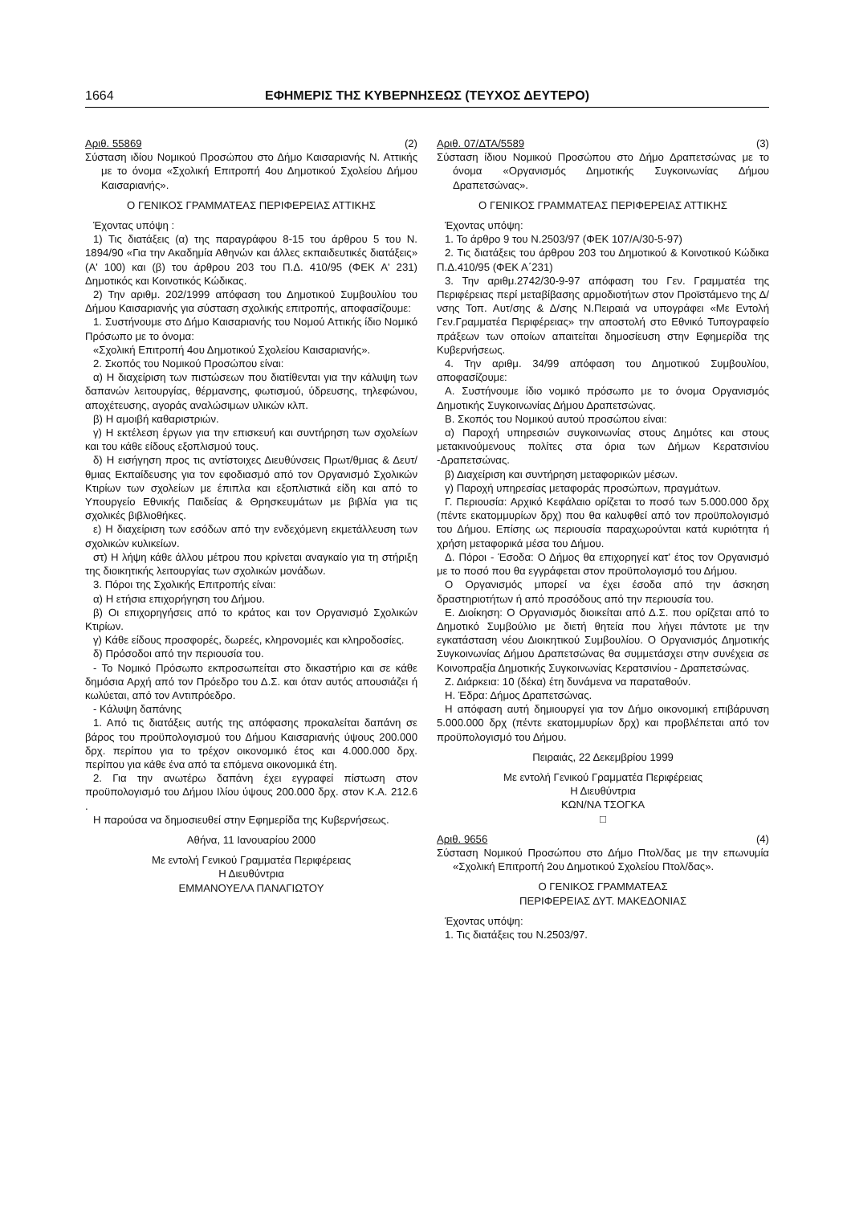1664 ΕΦΗΜΕΡΙΣ ΤΗΣ ΚΥΒΕΡΝΗΣΕΩΣ (ΤΕΥΧΟΣ ΔΕΥΤΕΡΟ)
Αριθ. 55869 (2)
Σύσταση ιδίου Νομικού Προσώπου στο Δήμο Καισαριανής Ν. Αττικής με το όνομα «Σχολική Επιτροπή 4ου Δημοτικού Σχολείου Δήμου Καισαριανής».
Ο ΓΕΝΙΚΟΣ ΓΡΑΜΜΑΤΕΑΣ ΠΕΡΙΦΕΡΕΙΑΣ ΑΤΤΙΚΗΣ
Έχοντας υπόψη :
1) Τις διατάξεις (α) της παραγράφου 8-15 του άρθρου 5 του Ν. 1894/90 «Για την Ακαδημία Αθηνών και άλλες εκπαιδευτικές διατάξεις» (Α' 100) και (β) του άρθρου 203 του Π.Δ. 410/95 (ΦΕΚ Α' 231) Δημοτικός και Κοινοτικός Κώδικας.
2) Την αριθμ. 202/1999 απόφαση του Δημοτικού Συμβουλίου του Δήμου Καισαριανής για σύσταση σχολικής επιτροπής, αποφασίζουμε:
1. Συστήνουμε στο Δήμο Καισαριανής του Νομού Αττικής ίδιο Νομικό Πρόσωπο με το όνομα:
«Σχολική Επιτροπή 4ου Δημοτικού Σχολείου Καισαριανής».
2. Σκοπός του Νομικού Προσώπου είναι:
α) Η διαχείριση των πιστώσεων που διατίθενται για την κάλυψη των δαπανών λειτουργίας, θέρμανσης, φωτισμού, ύδρευσης, τηλεφώνου, αποχέτευσης, αγοράς αναλώσιμων υλικών κλπ.
β) Η αμοιβή καθαριστριών.
γ) Η εκτέλεση έργων για την επισκευή και συντήρηση των σχολείων και του κάθε είδους εξοπλισμού τους.
δ) Η εισήγηση προς τις αντίστοιχες Διευθύνσεις Πρωτ/θμιας & Δευτ/θμιας Εκπαίδευσης για τον εφοδιασμό από τον Οργανισμό Σχολικών Κτιρίων των σχολείων με έπιπλα και εξοπλιστικά είδη και από το Υπουργείο Εθνικής Παιδείας & Θρησκευμάτων με βιβλία για τις σχολικές βιβλιοθήκες.
ε) Η διαχείριση των εσόδων από την ενδεχόμενη εκμετάλλευση των σχολικών κυλικείων.
στ) Η λήψη κάθε άλλου μέτρου που κρίνεται αναγκαίο για τη στήριξη της διοικητικής λειτουργίας των σχολικών μονάδων.
3. Πόροι της Σχολικής Επιτροπής είναι:
α) Η ετήσια επιχορήγηση του Δήμου.
β) Οι επιχορηγήσεις από το κράτος και τον Οργανισμό Σχολικών Κτιρίων.
γ) Κάθε είδους προσφορές, δωρεές, κληρονομιές και κληροδοσίες.
δ) Πρόσοδοι από την περιουσία του.
- Το Νομικό Πρόσωπο εκπροσωπείται στο δικαστήριο και σε κάθε δημόσια Αρχή από τον Πρόεδρο του Δ.Σ. και όταν αυτός απουσιάζει ή κωλύεται, από τον Αντιπρόεδρο.
- Κάλυψη δαπάνης
1. Από τις διατάξεις αυτής της απόφασης προκαλείται δαπάνη σε βάρος του προϋπολογισμού του Δήμου Καισαριανής ύψους 200.000 δρχ. περίπου για το τρέχον οικονομικό έτος και 4.000.000 δρχ. περίπου για κάθε ένα από τα επόμενα οικονομικά έτη.
2. Για την ανωτέρω δαπάνη έχει εγγραφεί πίστωση στον προϋπολογισμό του Δήμου Ιλίου ύψους 200.000 δρχ. στον Κ.Α. 212.6 .
Η παρούσα να δημοσιευθεί στην Εφημερίδα της Κυβερνήσεως.
Αθήνα, 11 Ιανουαρίου 2000
Με εντολή Γενικού Γραμματέα Περιφέρειας
Η Διευθύντρια
ΕΜΜΑΝΟΥΕΛΑ ΠΑΝΑΓΙΩΤΟΥ
Αριθ. 07/ΔΤΑ/5589 (3)
Σύσταση ίδιου Νομικού Προσώπου στο Δήμο Δραπετσώνας με το όνομα «Οργανισμός Δημοτικής Συγκοινωνίας Δήμου Δραπετσώνας».
Ο ΓΕΝΙΚΟΣ ΓΡΑΜΜΑΤΕΑΣ ΠΕΡΙΦΕΡΕΙΑΣ ΑΤΤΙΚΗΣ
Έχοντας υπόψη:
1. Το άρθρο 9 του Ν.2503/97 (ΦΕΚ 107/Α/30-5-97)
2. Τις διατάξεις του άρθρου 203 του Δημοτικού & Κοινοτικού Κώδικα Π.Δ.410/95 (ΦΕΚ Α΄231)
3. Την αριθμ.2742/30-9-97 απόφαση του Γεν. Γραμματέα της Περιφέρειας περί μεταβίβασης αρμοδιοτήτων στον Προϊστάμενο της Δ/νσης Τοπ. Αυτ/σης & Δ/σης Ν.Πειραιά να υπογράφει «Με Εντολή Γεν.Γραμματέα Περιφέρειας» την αποστολή στο Εθνικό Τυπογραφείο πράξεων των οποίων απαιτείται δημοσίευση στην Εφημερίδα της Κυβερνήσεως.
4. Την αριθμ. 34/99 απόφαση του Δημοτικού Συμβουλίου, αποφασίζουμε:
Α. Συστήνουμε ίδιο νομικό πρόσωπο με το όνομα Οργανισμός Δημοτικής Συγκοινωνίας Δήμου Δραπετσώνας.
Β. Σκοπός του Νομικού αυτού προσώπου είναι:
α) Παροχή υπηρεσιών συγκοινωνίας στους Δημότες και στους μετακινούμενους πολίτες στα όρια των Δήμων Κερατσινίου -Δραπετσώνας.
β) Διαχείριση και συντήρηση μεταφορικών μέσων.
γ) Παροχή υπηρεσίας μεταφοράς προσώπων, πραγμάτων.
Γ. Περιουσία: Αρχικό Κεφάλαιο ορίζεται το ποσό των 5.000.000 δρχ (πέντε εκατομμυρίων δρχ) που θα καλυφθεί από τον προϋπολογισμό του Δήμου. Επίσης ως περιουσία παραχωρούνται κατά κυριότητα ή χρήση μεταφορικά μέσα του Δήμου.
Δ. Πόροι - Έσοδα: Ο Δήμος θα επιχορηγεί κατ' έτος τον Οργανισμό με το ποσό που θα εγγράφεται στον προϋπολογισμό του Δήμου.
Ο Οργανισμός μπορεί να έχει έσοδα από την άσκηση δραστηριοτήτων ή από προσόδους από την περιουσία του.
Ε. Διοίκηση: Ο Οργανισμός διοικείται από Δ.Σ. που ορίζεται από το Δημοτικό Συμβούλιο με διετή θητεία που λήγει πάντοτε με την εγκατάσταση νέου Διοικητικού Συμβουλίου. Ο Οργανισμός Δημοτικής Συγκοινωνίας Δήμου Δραπετσώνας θα συμμετάσχει στην συνέχεια σε Κοινοπραξία Δημοτικής Συγκοινωνίας Κερατσινίου - Δραπετσώνας.
Ζ. Διάρκεια: 10 (δέκα) έτη δυνάμενα να παραταθούν.
Η. Έδρα: Δήμος Δραπετσώνας.
Η απόφαση αυτή δημιουργεί για τον Δήμο οικονομική επιβάρυνση 5.000.000 δρχ (πέντε εκατομμυρίων δρχ) και προβλέπεται από τον προϋπολογισμό του Δήμου.
Πειραιάς, 22 Δεκεμβρίου 1999
Με εντολή Γενικού Γραμματέα Περιφέρειας
Η Διευθύντρια
ΚΩΝ/ΝΑ ΤΣΟΓΚΑ
□
Αριθ. 9656 (4)
Σύσταση Νομικού Προσώπου στο Δήμο Πτολ/δας με την επωνυμία «Σχολική Επιτροπή 2ου Δημοτικού Σχολείου Πτολ/δας».
Ο ΓΕΝΙΚΟΣ ΓΡΑΜΜΑΤΕΑΣ
ΠΕΡΙΦΕΡΕΙΑΣ ΔΥΤ. ΜΑΚΕΔΟΝΙΑΣ
Έχοντας υπόψη:
1. Τις διατάξεις του Ν.2503/97.